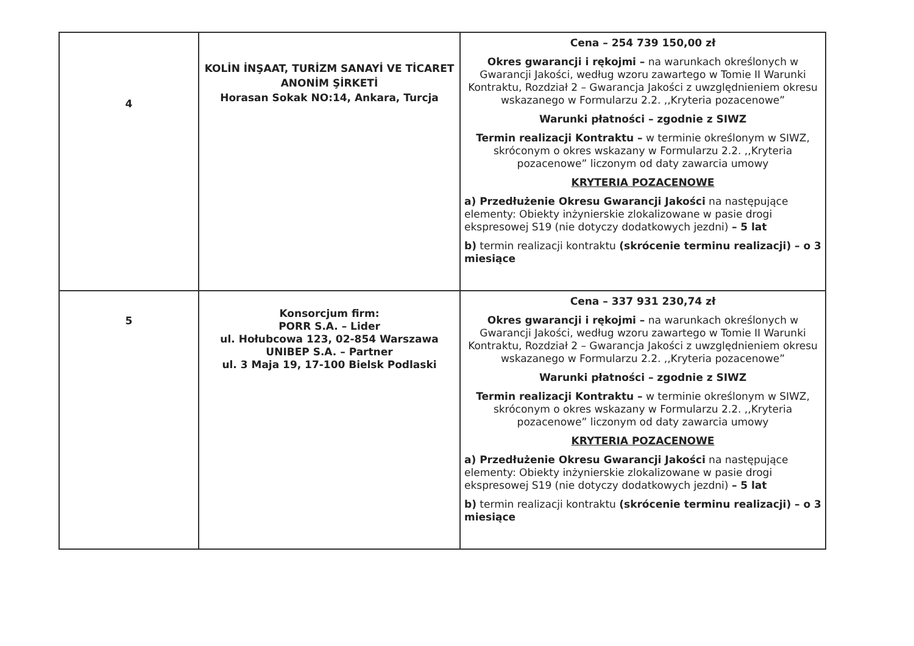| 4 | KOLİN İNŞAAT, TURİZM SANAYİ VE TİCARET ANONİM ŞİRKETİ Horasan Sokak NO:14, Ankara, Turcja | Cena – 254 739 150,00 zł Okres gwarancji i rękojmi – na warunkach określonych w Gwarancji Jakości, według wzoru zawartego w Tomie II Warunki Kontraktu, Rozdział 2 – Gwarancja Jakości z uwzględnieniem okresu wskazanego w Formularzu 2.2. ,,Kryteria pozacenowe” Warunki płatności – zgodnie z SIWZ Termin realizacji Kontraktu – w terminie określonym w SIWZ, skróconym o okres wskazany w Formularzu 2.2. ,,Kryteria pozacenowe” liczonym od daty zawarcia umowy KRYTERIA POZACENOWE a) Przedłużenie Okresu Gwarancji Jakości na następujące elementy: Obiekty inżynierskie zlokalizowane w pasie drogi ekspresowej S19 (nie dotyczy dodatkowych jezdni) – 5 lat b) termin realizacji kontraktu (skrócenie terminu realizacji) – o 3 miesiące |
| 5 | Konsorcjum firm: PORR S.A. – Lider ul. Hołubcowa 123, 02-854 Warszawa UNIBEP S.A. – Partner ul. 3 Maja 19, 17-100 Bielsk Podlaski | Cena – 337 931 230,74 zł Okres gwarancji i rękojmi – na warunkach określonych w Gwarancji Jakości, według wzoru zawartego w Tomie II Warunki Kontraktu, Rozdział 2 – Gwarancja Jakości z uwzględnieniem okresu wskazanego w Formularzu 2.2. ,,Kryteria pozacenowe” Warunki płatności – zgodnie z SIWZ Termin realizacji Kontraktu – w terminie określonym w SIWZ, skróconym o okres wskazany w Formularzu 2.2. ,,Kryteria pozacenowe” liczonym od daty zawarcia umowy KRYTERIA POZACENOWE a) Przedłużenie Okresu Gwarancji Jakości na następujące elementy: Obiekty inżynierskie zlokalizowane w pasie drogi ekspresowej S19 (nie dotyczy dodatkowych jezdni) – 5 lat b) termin realizacji kontraktu (skrócenie terminu realizacji) – o 3 miesiące |